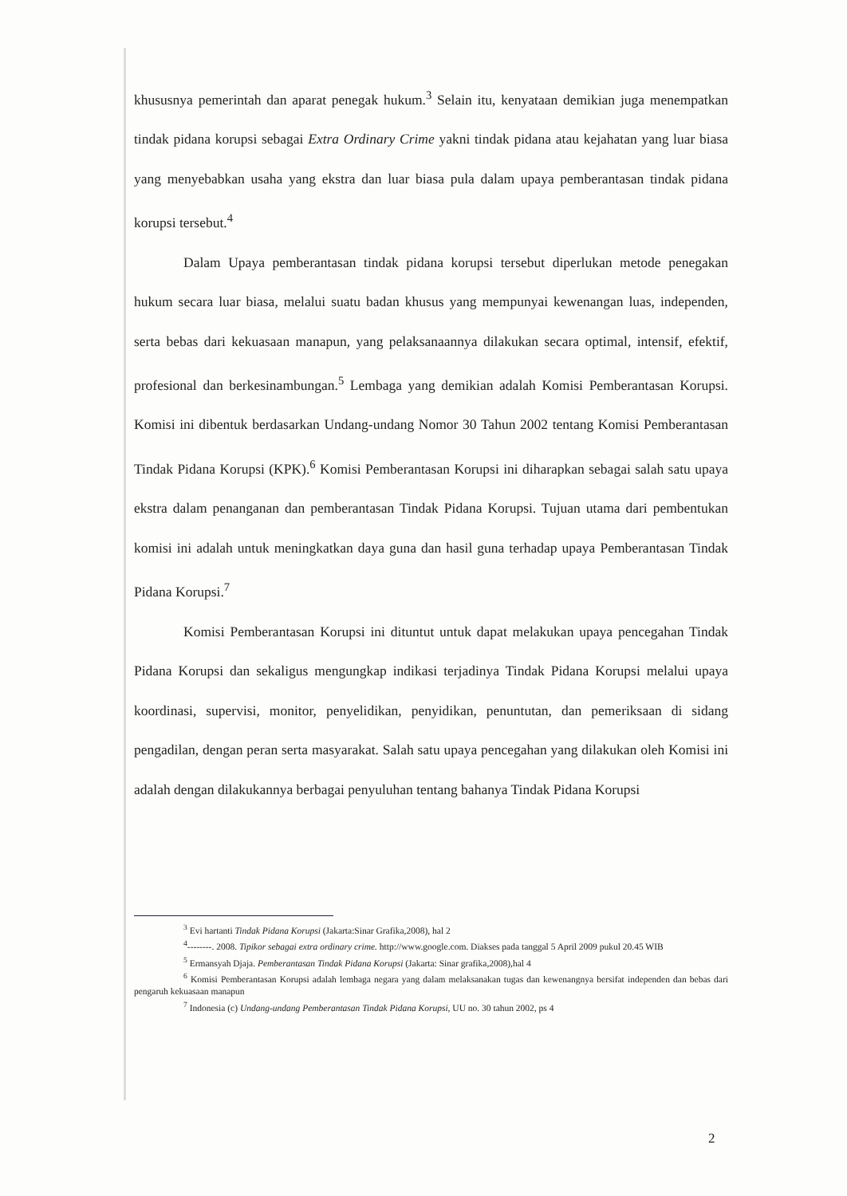khususnya pemerintah dan aparat penegak hukum.<sup>3</sup> Selain itu, kenyataan demikian juga menempatkan tindak pidana korupsi sebagai Extra Ordinary Crime yakni tindak pidana atau kejahatan yang luar biasa yang menyebabkan usaha yang ekstra dan luar biasa pula dalam upaya pemberantasan tindak pidana korupsi tersebut.<sup>4</sup>
Dalam Upaya pemberantasan tindak pidana korupsi tersebut diperlukan metode penegakan hukum secara luar biasa, melalui suatu badan khusus yang mempunyai kewenangan luas, independen, serta bebas dari kekuasaan manapun, yang pelaksanaannya dilakukan secara optimal, intensif, efektif, profesional dan berkesinambungan.<sup>5</sup> Lembaga yang demikian adalah Komisi Pemberantasan Korupsi. Komisi ini dibentuk berdasarkan Undang-undang Nomor 30 Tahun 2002 tentang Komisi Pemberantasan Tindak Pidana Korupsi (KPK).<sup>6</sup> Komisi Pemberantasan Korupsi ini diharapkan sebagai salah satu upaya ekstra dalam penanganan dan pemberantasan Tindak Pidana Korupsi. Tujuan utama dari pembentukan komisi ini adalah untuk meningkatkan daya guna dan hasil guna terhadap upaya Pemberantasan Tindak Pidana Korupsi.<sup>7</sup>
Komisi Pemberantasan Korupsi ini dituntut untuk dapat melakukan upaya pencegahan Tindak Pidana Korupsi dan sekaligus mengungkap indikasi terjadinya Tindak Pidana Korupsi melalui upaya koordinasi, supervisi, monitor, penyelidikan, penyidikan, penuntutan, dan pemeriksaan di sidang pengadilan, dengan peran serta masyarakat. Salah satu upaya pencegahan yang dilakukan oleh Komisi ini adalah dengan dilakukannya berbagai penyuluhan tentang bahanya Tindak Pidana Korupsi
<sup>3</sup> Evi hartanti Tindak Pidana Korupsi (Jakarta:Sinar Grafika,2008), hal 2
<sup>4</sup>--------. 2008. Tipikor sebagai extra ordinary crime. http://www.google.com. Diakses pada tanggal 5 April 2009 pukul 20.45 WIB
<sup>5</sup> Ermansyah Djaja. Pemberantasan Tindak Pidana Korupsi (Jakarta: Sinar grafika,2008),hal 4
<sup>6</sup> Komisi Pemberantasan Korupsi adalah lembaga negara yang dalam melaksanakan tugas dan kewenangnya bersifat independen dan bebas dari pengaruh kekuasaan manapun
<sup>7</sup> Indonesia (c) Undang-undang Pemberantasan Tindak Pidana Korupsi, UU no. 30 tahun 2002, ps 4
2